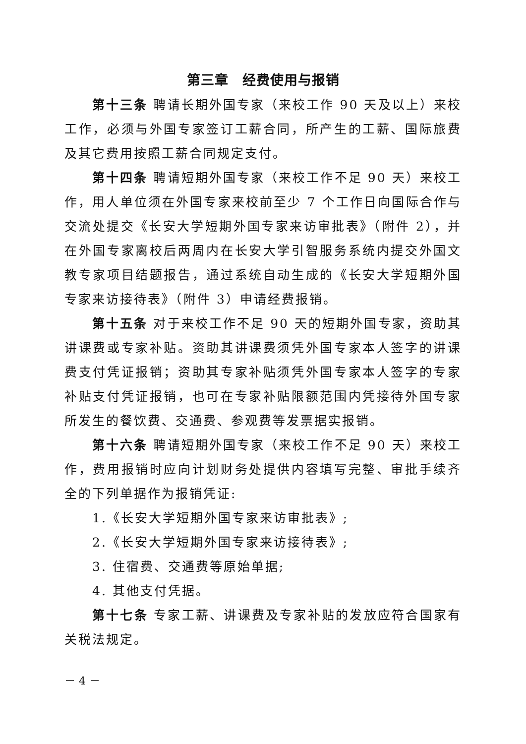第三章　经费使用与报销
第十三条 聘请长期外国专家（来校工作 90 天及以上）来校工作，必须与外国专家签订工薪合同，所产生的工薪、国际旅费及其它费用按照工薪合同规定支付。
第十四条 聘请短期外国专家（来校工作不足 90 天）来校工作，用人单位须在外国专家来校前至少 7 个工作日向国际合作与交流处提交《长安大学短期外国专家来访审批表》（附件 2），并在外国专家离校后两周内在长安大学引智服务系统内提交外国文教专家项目结题报告，通过系统自动生成的《长安大学短期外国专家来访接待表》（附件 3）申请经费报销。
第十五条 对于来校工作不足 90 天的短期外国专家，资助其讲课费或专家补贴。资助其讲课费须凭外国专家本人签字的讲课费支付凭证报销；资助其专家补贴须凭外国专家本人签字的专家补贴支付凭证报销，也可在专家补贴限额范围内凭接待外国专家所发生的餐饮费、交通费、参观费等发票据实报销。
第十六条 聘请短期外国专家（来校工作不足 90 天）来校工作，费用报销时应向计划财务处提供内容填写完整、审批手续齐全的下列单据作为报销凭证:
1.《长安大学短期外国专家来访审批表》;
2.《长安大学短期外国专家来访接待表》;
3. 住宿费、交通费等原始单据;
4. 其他支付凭据。
第十七条 专家工薪、讲课费及专家补贴的发放应符合国家有关税法规定。
－ 4 －